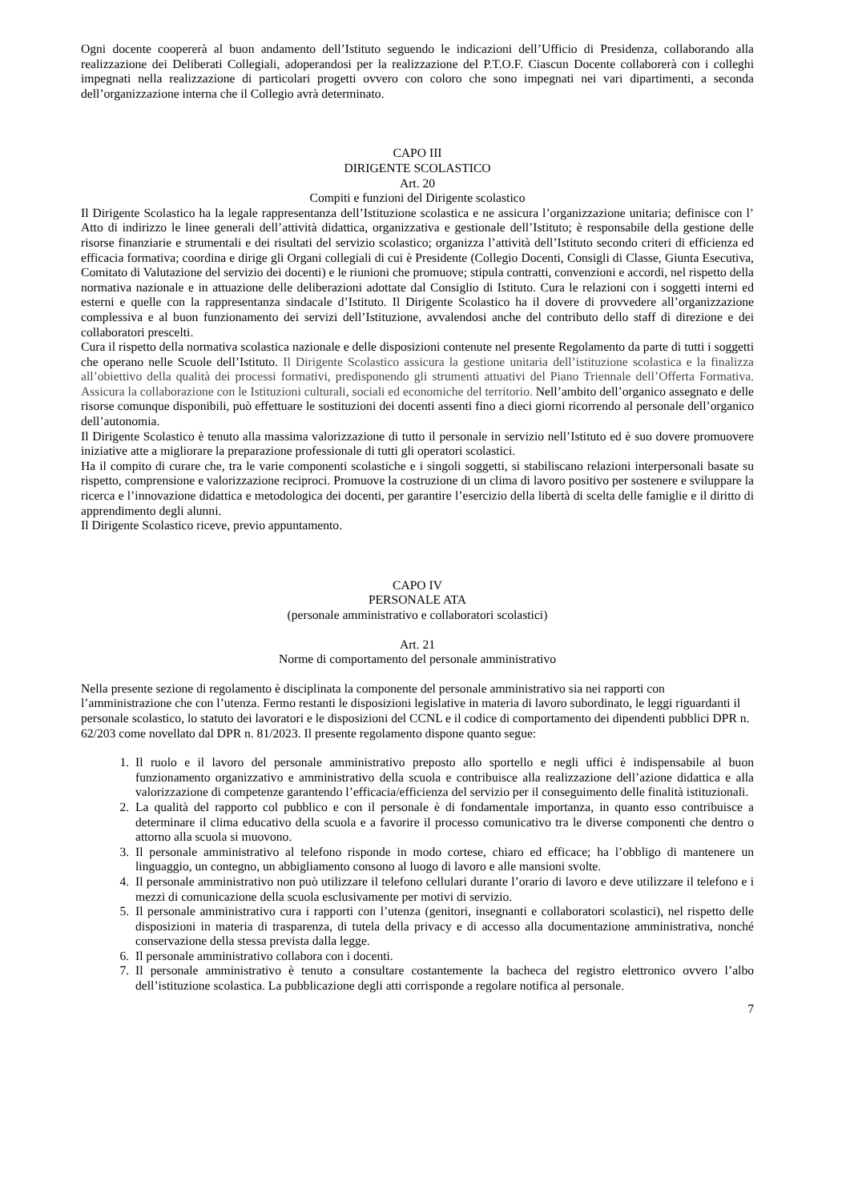Ogni docente coopererà al buon andamento dell’Istituto seguendo le indicazioni dell’Ufficio di Presidenza, collaborando alla realizzazione dei Deliberati Collegiali, adoperandosi per la realizzazione del P.T.O.F. Ciascun Docente collaborerà con i colleghi impegnati nella realizzazione di particolari progetti ovvero con coloro che sono impegnati nei vari dipartimenti, a seconda dell’organizzazione interna che il Collegio avrà determinato.
CAPO III
DIRIGENTE SCOLASTICO
Art. 20
Compiti e funzioni del Dirigente scolastico
Il Dirigente Scolastico ha la legale rappresentanza dell’Istituzione scolastica e ne assicura l’organizzazione unitaria; definisce con l’ Atto di indirizzo le linee generali dell’attività didattica, organizzativa e gestionale dell’Istituto; è responsabile della gestione delle risorse finanziarie e strumentali e dei risultati del servizio scolastico; organizza l’attività dell’Istituto secondo criteri di efficienza ed efficacia formativa; coordina e dirige gli Organi collegiali di cui è Presidente (Collegio Docenti, Consigli di Classe, Giunta Esecutiva, Comitato di Valutazione del servizio dei docenti) e le riunioni che promuove; stipula contratti, convenzioni e accordi, nel rispetto della normativa nazionale e in attuazione delle deliberazioni adottate dal Consiglio di Istituto. Cura le relazioni con i soggetti interni ed esterni e quelle con la rappresentanza sindacale d’Istituto. Il Dirigente Scolastico ha il dovere di provvedere all’organizzazione complessiva e al buon funzionamento dei servizi dell’Istituzione, avvalendosi anche del contributo dello staff di direzione e dei collaboratori prescelti.
Cura il rispetto della normativa scolastica nazionale e delle disposizioni contenute nel presente Regolamento da parte di tutti i soggetti che operano nelle Scuole dell’Istituto. Il Dirigente Scolastico assicura la gestione unitaria dell’istituzione scolastica e la finalizza all’obiettivo della qualità dei processi formativi, predisponendo gli strumenti attuativi del Piano Triennale dell’Offerta Formativa. Assicura la collaborazione con le Istituzioni culturali, sociali ed economiche del territorio. Nell’ambito dell’organico assegnato e delle risorse comunque disponibili, può effettuare le sostituzioni dei docenti assenti fino a dieci giorni ricorrendo al personale dell’organico dell’autonomia.
Il Dirigente Scolastico è tenuto alla massima valorizzazione di tutto il personale in servizio nell’Istituto ed è suo dovere promuovere iniziative atte a migliorare la preparazione professionale di tutti gli operatori scolastici.
Ha il compito di curare che, tra le varie componenti scolastiche e i singoli soggetti, si stabiliscano relazioni interpersonali basate su rispetto, comprensione e valorizzazione reciproci. Promuove la costruzione di un clima di lavoro positivo per sostenere e sviluppare la ricerca e l’innovazione didattica e metodologica dei docenti, per garantire l’esercizio della libertà di scelta delle famiglie e il diritto di apprendimento degli alunni.
Il Dirigente Scolastico riceve, previo appuntamento.
CAPO IV
PERSONALE ATA
(personale amministrativo e collaboratori scolastici)
Art. 21
Norme di comportamento del personale amministrativo
Nella presente sezione di regolamento è disciplinata la componente del personale amministrativo sia nei rapporti con l’amministrazione che con l’utenza. Fermo restanti le disposizioni legislative in materia di lavoro subordinato, le leggi riguardanti il personale scolastico, lo statuto dei lavoratori e le disposizioni del CCNL e il codice di comportamento dei dipendenti pubblici DPR n. 62/203 come novellato dal DPR n. 81/2023. Il presente regolamento dispone quanto segue:
1. Il ruolo e il lavoro del personale amministrativo preposto allo sportello e negli uffici è indispensabile al buon funzionamento organizzativo e amministrativo della scuola e contribuisce alla realizzazione dell’azione didattica e alla valorizzazione di competenze garantendo l’efficacia/efficienza del servizio per il conseguimento delle finalità istituzionali.
2. La qualità del rapporto col pubblico e con il personale è di fondamentale importanza, in quanto esso contribuisce a determinare il clima educativo della scuola e a favorire il processo comunicativo tra le diverse componenti che dentro o attorno alla scuola si muovono.
3. Il personale amministrativo al telefono risponde in modo cortese, chiaro ed efficace; ha l’obbligo di mantenere un linguaggio, un contegno, un abbigliamento consono al luogo di lavoro e alle mansioni svolte.
4. Il personale amministrativo non può utilizzare il telefono cellulari durante l’orario di lavoro e deve utilizzare il telefono e i mezzi di comunicazione della scuola esclusivamente per motivi di servizio.
5. Il personale amministrativo cura i rapporti con l’utenza (genitori, insegnanti e collaboratori scolastici), nel rispetto delle disposizioni in materia di trasparenza, di tutela della privacy e di accesso alla documentazione amministrativa, nonché conservazione della stessa prevista dalla legge.
6. Il personale amministrativo collabora con i docenti.
7. Il personale amministrativo è tenuto a consultare costantemente la bacheca del registro elettronico ovvero l’albo dell’istituzione scolastica. La pubblicazione degli atti corrisponde a regolare notifica al personale.
7